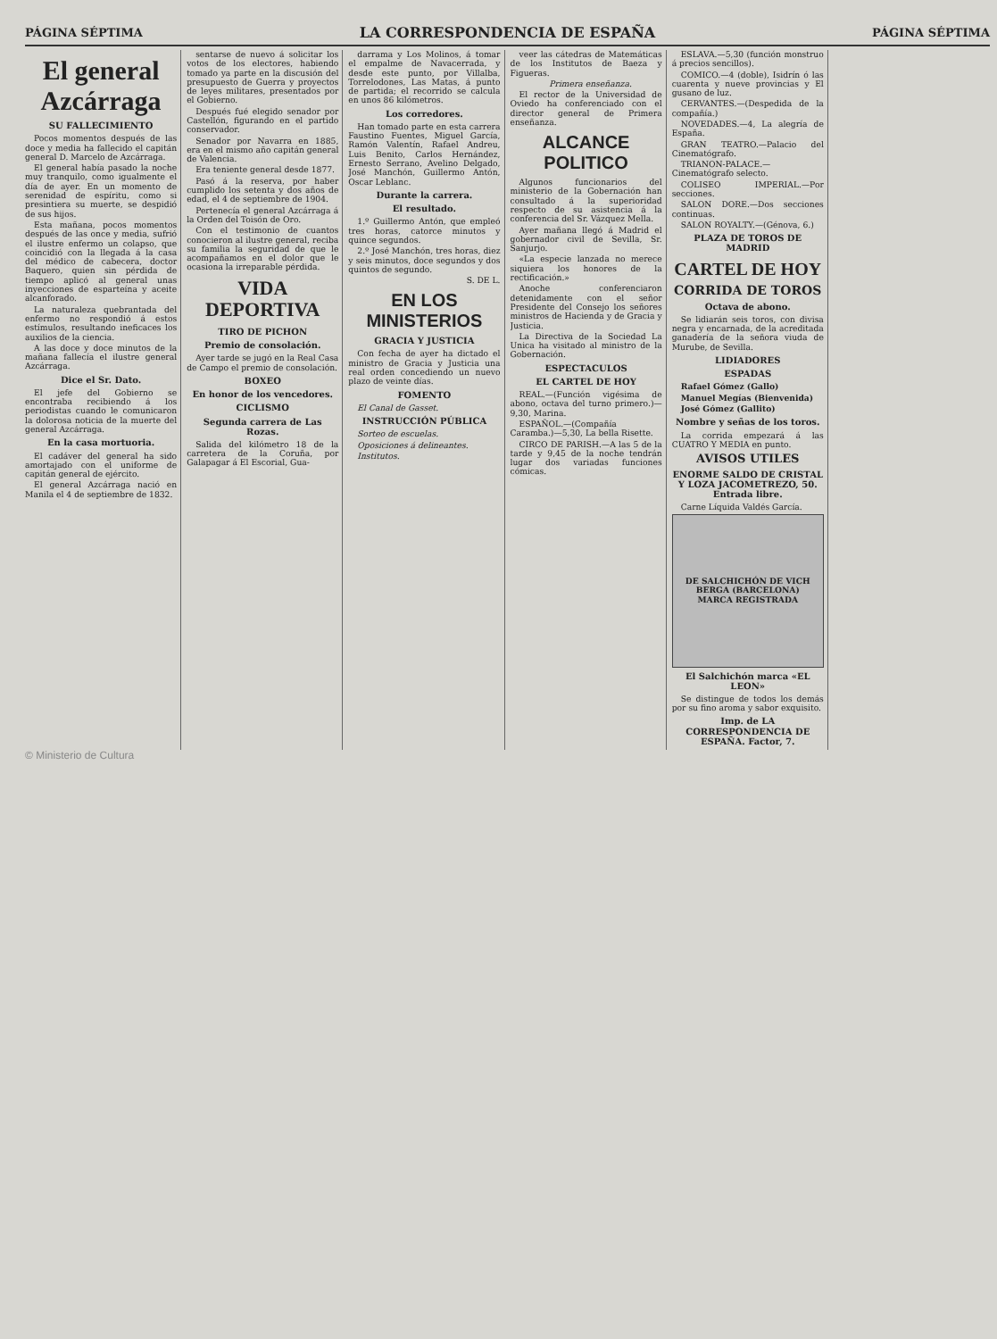PÁGINA SÉPTIMA LA CORRESPONDENCIA DE ESPAÑA PÁGINA SÉPTIMA
El general Azcárraga
SU FALLECIMIENTO
Pocos momentos después de las doce y media ha fallecido el capitán general D. Marcelo de Azcárraga.
El general había pasado la noche muy tranquilo, como igualmente el día de ayer. En un momento de serenidad de espíritu, como si presintiera su muerte, se despidió de sus hijos.
Esta mañana, pocos momentos después de las once y media, sufrió el ilustre enfermo un colapso, que coincidió con la llegada á la casa del médico de cabecera, doctor Baquero, quien sin pérdida de tiempo aplicó al general unas inyecciones de esparteína y aceite alcanforado.
La naturaleza quebrantada del enfermo no respondió á estos estímulos, resultando ineficaces los auxilios de la ciencia.
A las doce y doce minutos de la mañana fallecía el ilustre general Azcárraga.
Dice el Sr. Dato.
El jefe del Gobierno se encontraba recibiendo á los periodistas cuando le comunicaron la dolorosa noticia de la muerte del general Azcárraga.
En la casa mortuoria.
El cadáver del general ha sido amortajado con el uniforme de capitán general de ejército.
El general Azcárraga nació en Manila el 4 de septiembre de 1832.
sentarse de nuevo á solicitar los votos de los electores, habiendo tomado ya parte en la discusión del presupuesto de Guerra y proyectos de leyes militares, presentados por el Gobierno.
Después fué elegido senador por Castellón, figurando en el partido conservador.
Senador por Navarra en 1885, era en el mismo año capitán general de Valencia.
Era teniente general desde 1877.
Pasó á la reserva, por haber cumplido los setenta y dos años de edad, el 4 de septiembre de 1904.
Pertenecía el general Azcárraga á la Orden del Toisón de Oro.
Con el testimonio de cuantos conocieron al ilustre general, reciba su familia la seguridad de que le acompañamos en el dolor que le ocasiona la irreparable pérdida.
VIDA DEPORTIVA
TIRO DE PICHON
Premio de consolación.
Ayer tarde se jugó en la Real Casa de Campo el premio de consolación.
BOXEO
En honor de los vencedores.
CICLISMO
Segunda carrera de Las Rozas.
Salida del kilómetro 18 de la carretera de la Coruña, por Galapagar á El Escorial, Gua-
darrama y Los Molinos, á tomar el empalme de Navacerrada, y desde este punto, por Villalba, Torrelodones, Las Matas, á punto de partida; el recorrido se calcula en unos 86 kilómetros.
Los corredores.
Han tomado parte en esta carrera Faustino Fuentes, Miguel García, Ramón Valentín, Rafael Andreu, Luis Benito, Carlos Hernández, Ernesto Serrano, Avelino Delgado, José Manchón, Guillermo Antón, Oscar Leblanc.
Durante la carrera.
El resultado.
1.º Guillermo Antón, que empleó tres horas, catorce minutos y quince segundos.
2.º José Manchón, tres horas, diez y seis minutos, doce segundos y dos quintos de segundo.
S. DE L.
EN LOS MINISTERIOS
GRACIA Y JUSTICIA
Con fecha de ayer ha dictado el ministro de Gracia y Justicia una real orden concediendo un nuevo plazo de veinte días.
FOMENTO
El Canal de Gasset.
INSTRUCCIÓN PÚBLICA
Sorteo de escuelas.
Oposiciones á delineantes.
Institutos.
veer las cátedras de Matemáticas de los Institutos de Baeza y Figueras.
Primera enseñanza.
El rector de la Universidad de Oviedo ha conferenciado con el director general de Primera enseñanza.
ALCANCE POLITICO
Algunos funcionarios del ministerio de la Gobernación han consultado á la superioridad respecto de su asistencia á la conferencia del Sr. Vázquez Mella.
Ayer mañana llegó á Madrid el gobernador civil de Sevilla, Sr. Sanjurjo.
«La especie lanzada no merece siquiera los honores de la rectificación.»
Anoche conferenciaron detenidamente con el señor Presidente del Consejo los señores ministros de Hacienda y de Gracia y Justicia.
La Directiva de la Sociedad La Unica ha visitado al ministro de la Gobernación.
ESPECTACULOS
EL CARTEL DE HOY
REAL.—(Función vigésima de abono, octava del turno primero.)—9,30, Marina.
ESPAÑOL.—(Compañía Caramba.)—5,30, La bella Risette.
CIRCO DE PARISH.—A las 5 de la tarde y 9,45 de la noche tendrán lugar dos variadas funciones cómicas.
ESLAVA.—5,30 (función monstruo á precios sencillos).
COMICO.—4 (doble), Isidrín ó las cuarenta y nueve provincias y El gusano de luz.
CERVANTES.—(Despedida de la compañía.)
NOVEDADES.—4, La alegría de España.
GRAN TEATRO.—Palacio del Cinematógrafo.
TRIANON-PALACE.—Cinematógrafo selecto.
COLISEO IMPERIAL.—Por secciones.
SALON DORE.—Dos secciones continuas.
SALON ROYALTY.—(Génova, 6.)
PLAZA DE TOROS DE MADRID
CARTEL DE HOY
CORRIDA DE TOROS
Octava de abono.
Se lidiarán seis toros, con divisa negra y encarnada, de la acreditada ganadería de la señora viuda de Murube, de Sevilla.
LIDIADORES
ESPADAS
Rafael Gómez (Gallo)
Manuel Megías (Bienvenida)
José Gómez (Gallito)
Nombre y señas de los toros.
La corrida empezará á las CUATRO Y MEDIA en punto.
AVISOS UTILES
ENORME SALDO DE CRISTAL Y LOZA JACOMETREZO, 50. Entrada libre.
Carne Líquida Valdés García.
DE SALCHICHÓN DE VICH
BERGA (BARCELONA)
MARCA REGISTRADA
El Salchichón marca «EL LEON»
Se distingue de todos los demás por su fino aroma y sabor exquisito.
Imp. de LA CORRESPONDENCIA DE ESPAÑA. Factor, 7.
© Ministerio de Cultura